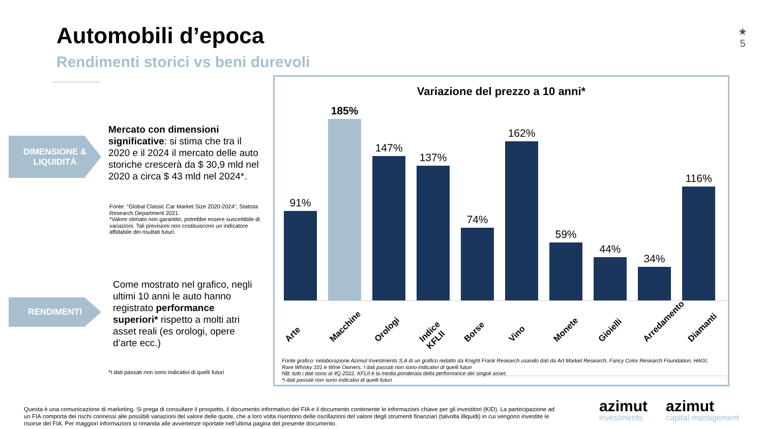Automobili d’epoca
Rendimenti storici vs beni durevoli
★
5
DIMENSIONE &
LIQUIDITÀ
Mercato con dimensioni significative: si stima che tra il 2020 e il 2024 il mercato delle auto storiche crescerà da $ 30,9 mld nel 2020 a circa $ 43 mld nel 2024*.
Fonte: “Global Classic Car Market Size 2020-2024”, Statista Research Department 2021.
*Valore stimato non garantito, potrebbe essere suscettibile di variazioni. Tali previsioni non costituiscono un indicatore affidabile dei risultati futuri.
RENDIMENTI
Come mostrato nel grafico, negli ultimi 10 anni le auto hanno registrato performance superiori* rispetto a molti atri asset reali (es orologi, opere d’arte ecc.)
*I dati passati non sono indicativi di quelli futuri
Variazione del prezzo a 10 anni*
91%
185%
147%
137%
74%
162%
59%
44%
34%
116%
Arte Macchine Orologi Indice KFLII Borse Vino Monete Gioielli Arredamento Diamanti
Fonte grafico: rielaborazione Azimut Investments S.A di un grafico redatto da Knight Frank Research usando dati da Art Market Research, Fancy Color Research Foundation, HAGI, Rare Whisky 101 e Wine Owners. I dati passati non sono indicativi di quelli futuri
NB: tutti i dati sono al 4Q 2022. KFLII è la media ponderata della performance dei singoli asset.
*i dati passati non sono indicativi di quelli futuri
Questa è una comunicazione di marketing. Si prega di consultare il prospetto, il documento informativo del FIA e il documento contenente le informazioni chiave per gli investitori (KID). La partecipazione ad un FIA comporta dei rischi connessi alle possibili variazioni del valore delle quote, che a loro volta risentono delle oscillazioni del valore degli strumenti finanziari (talvolta illiquidi) in cui vengono investite le risorse del FIA. Per maggiori informazioni si rimanda alle avvertenze riportate nell’ultima pagina del presente documento.
azimut
investments
azimut
capital management